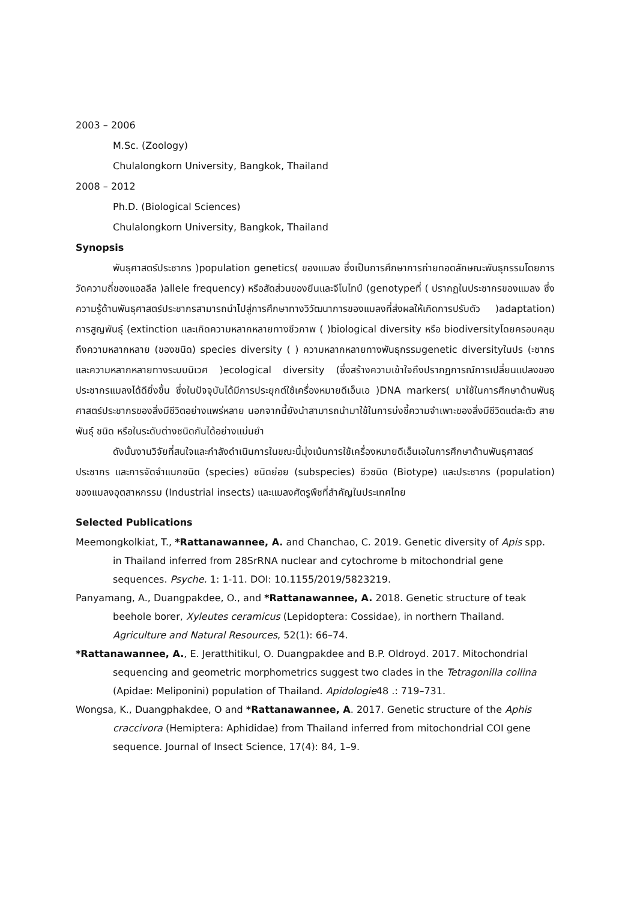2003 – 2006
M.Sc. (Zoology)
Chulalongkorn University, Bangkok, Thailand
2008 – 2012
Ph.D. (Biological Sciences)
Chulalongkorn University, Bangkok, Thailand
Synopsis
พันธุศาสตร์ประชากร )population genetics( ของแมลง ซึ่งเป็นการศึกษาการถ่ายทอดลักษณะพันธุกรรมโดยการวัดความถี่ของแอลลีล )allele frequency) หรือสัดส่วนของยีนและจีโนไทป์ (genotypeที่ ( ปรากฏในประชากรของแมลง ซึ่งความรู้ด้านพันธุศาสตร์ประชากรสามารถนำไปสู่การศึกษาทางวิวัฒนาการของแมลงที่ส่งผลให้เกิดการปรับตัว )adaptation) การสูญพันธุ์ (extinction และเกิดความหลากหลายทางชีวภาพ ( )biological diversity หรือ biodiversityโดยครอบคลุมถึงความหลากหลาย (ของชนิด) species diversity ( ) ความหลากหลายทางพันธุกรรมgenetic diversityในปร (ะชากร และความหลากหลายทางระบบนิเวศ )ecological diversity (ซึ่งสร้างความเข้าใจถึงปรากฏการณ์การเปลี่ยนแปลงของประชากรแมลงได้ดียิ่งขึ้น ซึ่งในปัจจุบันได้มีการประยุกต์ใช้เครื่องหมายดีเอ็นเอ )DNA markers( มาใช้ในการศึกษาด้านพันธุศาสตร์ประชากรของสิ่งมีชีวิตอย่างแพร่หลาย นอกจากนี้ยังนำสามารถนำมาใช้ในการบ่งชี้ความจำเพาะของสิ่งมีชีวิตแต่ละตัว สายพันธุ์ ชนิด หรือในระดับต่างชนิดกันได้อย่างแม่นยำ
ดังนั้นงานวิจัยที่สนใจและกำลังดำเนินการในขณะนี้มุ่งเน้นการใช้เครื่องหมายดีเอ็นเอในการศึกษาด้านพันธุศาสตร์ประชากร และการจัดจำแนกชนิด (species) ชนิดย่อย (subspecies) ชีวชนิด (Biotype) และประชากร (population) ของแมลงอุตสาหกรรม (Industrial insects) และแมลงศัตรูพืชที่สำคัญในประเทศไทย
Selected Publications
Meemongkolkiat, T., *Rattanawannee, A. and Chanchao, C. 2019. Genetic diversity of Apis spp. in Thailand inferred from 28SrRNA nuclear and cytochrome b mitochondrial gene sequences. Psyche. 1: 1-11. DOI: 10.1155/2019/5823219.
Panyamang, A., Duangpakdee, O., and *Rattanawannee, A. 2018. Genetic structure of teak beehole borer, Xyleutes ceramicus (Lepidoptera: Cossidae), in northern Thailand. Agriculture and Natural Resources, 52(1): 66–74.
*Rattanawannee, A., E. Jeratthitikul, O. Duangpakdee and B.P. Oldroyd. 2017. Mitochondrial sequencing and geometric morphometrics suggest two clades in the Tetragonilla collina (Apidae: Meliponini) population of Thailand. Apidologie48 .: 719–731.
Wongsa, K., Duangphakdee, O and *Rattanawannee, A. 2017. Genetic structure of the Aphis craccivora (Hemiptera: Aphididae) from Thailand inferred from mitochondrial COI gene sequence. Journal of Insect Science, 17(4): 84, 1–9.